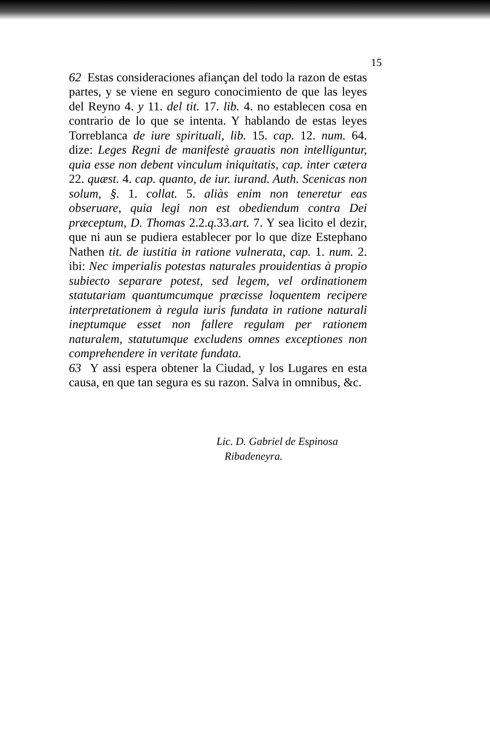15
62 Estas consideraciones afiançan del todo la razon de estas partes, y se viene en seguro conocimiento de que las leyes del Reyno 4. y 11. del tit. 17. lib. 4. no establecen cosa en contrario de lo que se intenta. Y hablando de estas leyes Torreblanca de iure spirituali, lib. 15. cap. 12. num. 64. dize: Leges Regni de manifestè grauatis non intelliguntur, quia esse non debent vinculum iniquitatis, cap. inter cætera 22. quæst. 4. cap. quanto, de iur. iurand. Auth. Scenicas non solum, §. 1. collat. 5. aliàs enim non teneretur eas obseruare, quia legi non est obediendum contra Dei præceptum, D. Thomas 2.2.q. 33.art. 7. Y sea licito el dezir, que ni aun se pudiera establecer por lo que dize Estephano Nathen tit. de iustitia in ratione vulnerata, cap. 1. num. 2. ibi: Nec imperialis potestas naturales prouidentias à propio subiecto separare potest, sed legem, vel ordinationem statutariam quantumcumque præcisse loquentem recipere interpretationem à regula iuris fundata in ratione naturali ineptumque esset non fallere regulam per rationem naturalem, statutumque excludens omnes exceptiones non comprehendere in veritate fundata.
63 Y assi espera obtener la Ciudad, y los Lugares en esta causa, en que tan segura es su razon. Salva in omnibus, &c.
Lic. D. Gabriel de Espinosa
Ribadeneyra.